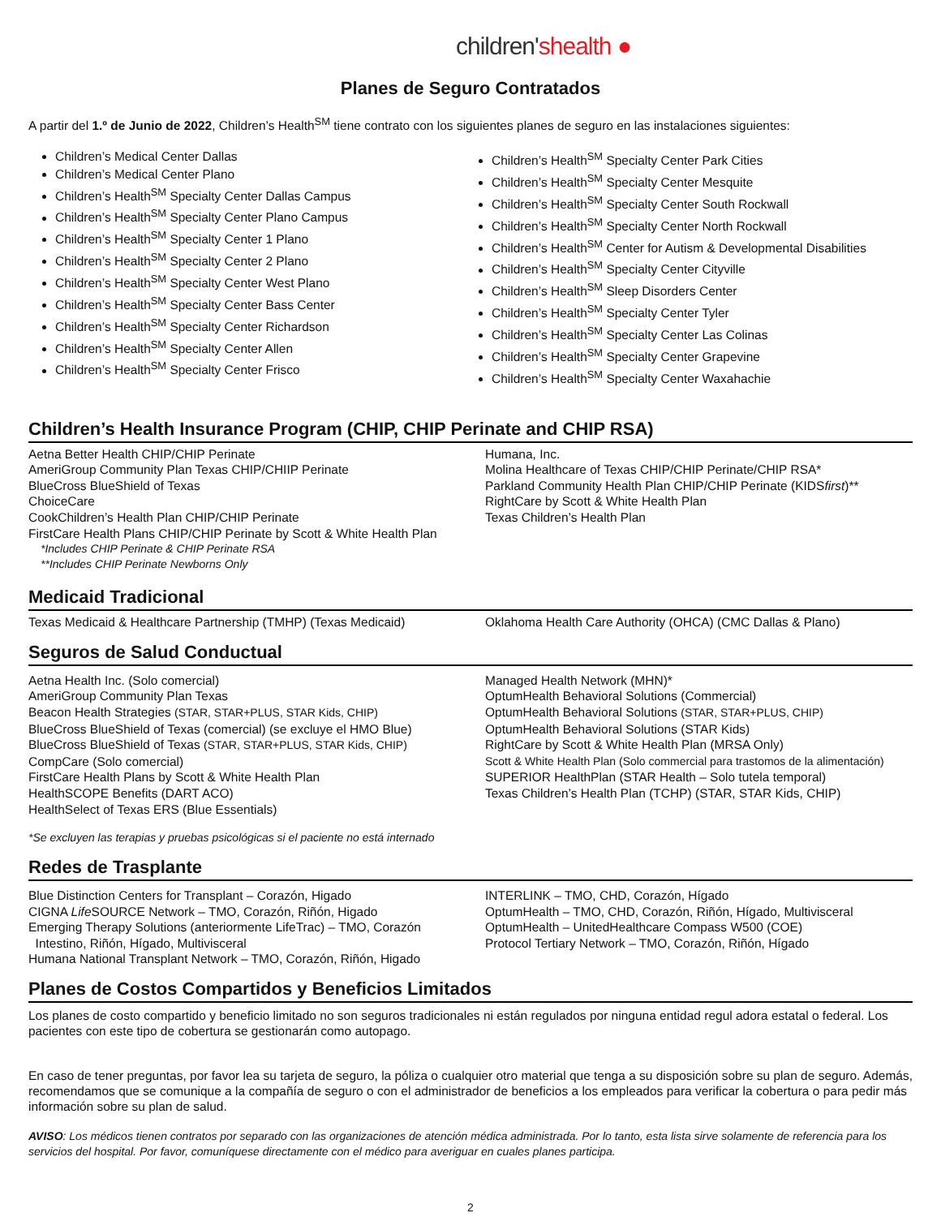children'shealth ●
Planes de Seguro Contratados
A partir del 1.º de Junio de 2022, Children’s Health<sup>SM</sup> tiene contrato con los siguientes planes de seguro en las instalaciones siguientes:
Children’s Medical Center Dallas
Children’s Medical Center Plano
Children’s Health<sup>SM</sup> Specialty Center Dallas Campus
Children’s Health<sup>SM</sup> Specialty Center Plano Campus
Children’s Health<sup>SM</sup> Specialty Center 1 Plano
Children’s Health<sup>SM</sup> Specialty Center 2 Plano
Children’s Health<sup>SM</sup> Specialty Center West Plano
Children’s Health<sup>SM</sup> Specialty Center Bass Center
Children’s Health<sup>SM</sup> Specialty Center Richardson
Children’s Health<sup>SM</sup> Specialty Center Allen
Children’s Health<sup>SM</sup> Specialty Center Frisco
Children’s Health<sup>SM</sup> Specialty Center Park Cities
Children’s Health<sup>SM</sup> Specialty Center Mesquite
Children’s Health<sup>SM</sup> Specialty Center South Rockwall
Children’s Health<sup>SM</sup> Specialty Center North Rockwall
Children’s Health<sup>SM</sup> Center for Autism & Developmental Disabilities
Children’s Health<sup>SM</sup> Specialty Center Cityville
Children’s Health<sup>SM</sup> Sleep Disorders Center
Children’s Health<sup>SM</sup> Specialty Center Tyler
Children’s Health<sup>SM</sup> Specialty Center Las Colinas
Children’s Health<sup>SM</sup> Specialty Center Grapevine
Children’s Health<sup>SM</sup> Specialty Center Waxahachie
Children’s Health Insurance Program (CHIP, CHIP Perinate and CHIP RSA)
Aetna Better Health CHIP/CHIP Perinate
AmeriGroup Community Plan Texas CHIP/CHIIP Perinate
BlueCross BlueShield of Texas
ChoiceCare
CookChildren’s Health Plan CHIP/CHIP Perinate
FirstCare Health Plans CHIP/CHIP Perinate by Scott & White Health Plan
Humana, Inc.
Molina Healthcare of Texas CHIP/CHIP Perinate/CHIP RSA*
Parkland Community Health Plan CHIP/CHIP Perinate (KIDSfirst)**
RightCare by Scott & White Health Plan
Texas Children’s Health Plan
*Includes CHIP Perinate & CHIP Perinate RSA
**Includes CHIP Perinate Newborns Only
Medicaid Tradicional
Texas Medicaid & Healthcare Partnership (TMHP) (Texas Medicaid)
Oklahoma Health Care Authority (OHCA) (CMC Dallas & Plano)
Seguros de Salud Conductual
Aetna Health Inc. (Solo comercial)
AmeriGroup Community Plan Texas
Beacon Health Strategies (STAR, STAR+PLUS, STAR Kids, CHIP)
BlueCross BlueShield of Texas (comercial) (se excluye el HMO Blue)
BlueCross BlueShield of Texas (STAR, STAR+PLUS, STAR Kids, CHIP)
CompCare (Solo comercial)
FirstCare Health Plans by Scott & White Health Plan
HealthSCOPE Benefits (DART ACO)
HealthSelect of Texas ERS (Blue Essentials)
Managed Health Network (MHN)*
OptumHealth Behavioral Solutions (Commercial)
OptumHealth Behavioral Solutions (STAR, STAR+PLUS, CHIP)
OptumHealth Behavioral Solutions (STAR Kids)
RightCare by Scott & White Health Plan (MRSA Only)
Scott & White Health Plan (Solo commercial para trastomos de la alimentación)
SUPERIOR HealthPlan (STAR Health – Solo tutela temporal)
Texas Children’s Health Plan (TCHP) (STAR, STAR Kids, CHIP)
*Se excluyen las terapias y pruebas psicológicas si el paciente no está internado
Redes de Trasplante
Blue Distinction Centers for Transplant – Corazón, Higado
CIGNA Life SOURCE Network – TMO, Corazón, Riñón, Higado
Emerging Therapy Solutions (anteriormente LifeTrac) – TMO, Corazón
Intestino, Riñón, Hígado, Multivisceral
Humana National Transplant Network – TMO, Corazón, Riñón, Higado
INTERLINK – TMO, CHD, Corazón, Hígado
OptumHealth – TMO, CHD, Corazón, Riñón, Hígado, Multivisceral
OptumHealth – UnitedHealthcare Compass W500 (COE)
Protocol Tertiary Network – TMO, Corazón, Riñón, Hígado
Planes de Costos Compartidos y Beneficios Limitados
Los planes de costo compartido y beneficio limitado no son seguros tradicionales ni están regulados por ninguna entidad regul adora estatal o federal. Los pacientes con este tipo de cobertura se gestionarán como autopago.
En caso de tener preguntas, por favor lea su tarjeta de seguro, la póliza o cualquier otro material que tenga a su disposición sobre su plan de seguro. Además, recomendamos que se comunique a la compañía de seguro o con el administrador de beneficios a los empleados para verificar la cobertura o para pedir más información sobre su plan de salud.
AVISO: Los médicos tienen contratos por separado con las organizaciones de atención médica administrada. Por lo tanto, esta lista sirve solamente de referencia para los servicios del hospital. Por favor, comuníquese directamente con el médico para averiguar en cuales planes participa.
2